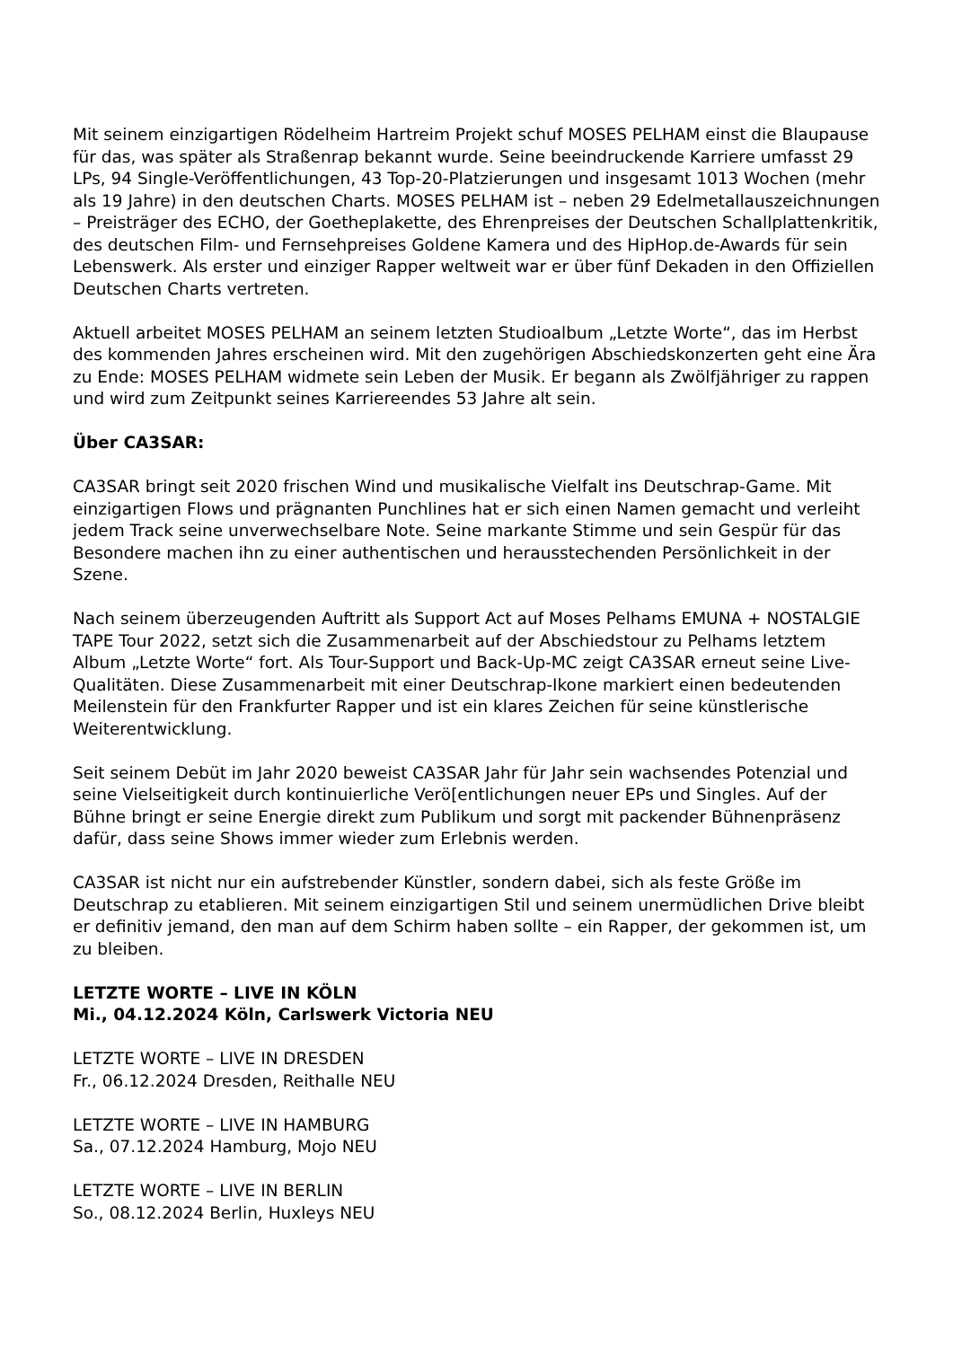Mit seinem einzigartigen Rödelheim Hartreim Projekt schuf MOSES PELHAM einst die Blaupause für das, was später als Straßenrap bekannt wurde. Seine beeindruckende Karriere umfasst 29 LPs, 94 Single-Veröffentlichungen, 43 Top-20-Platzierungen und insgesamt 1013 Wochen (mehr als 19 Jahre) in den deutschen Charts. MOSES PELHAM ist – neben 29 Edelmetallauszeichnungen – Preisträger des ECHO, der Goetheplakette, des Ehrenpreises der Deutschen Schallplattenkritik, des deutschen Film- und Fernsehpreises Goldene Kamera und des HipHop.de-Awards für sein Lebenswerk. Als erster und einziger Rapper weltweit war er über fünf Dekaden in den Offiziellen Deutschen Charts vertreten.
Aktuell arbeitet MOSES PELHAM an seinem letzten Studioalbum „Letzte Worte“, das im Herbst des kommenden Jahres erscheinen wird. Mit den zugehörigen Abschiedskonzerten geht eine Ära zu Ende: MOSES PELHAM widmete sein Leben der Musik. Er begann als Zwölfjähriger zu rappen und wird zum Zeitpunkt seines Karriereendes 53 Jahre alt sein.
Über CA3SAR:
CA3SAR bringt seit 2020 frischen Wind und musikalische Vielfalt ins Deutschrap-Game. Mit einzigartigen Flows und prägnanten Punchlines hat er sich einen Namen gemacht und verleiht jedem Track seine unverwechselbare Note. Seine markante Stimme und sein Gespür für das Besondere machen ihn zu einer authentischen und herausstechenden Persönlichkeit in der Szene.
Nach seinem überzeugenden Auftritt als Support Act auf Moses Pelhams EMUNA + NOSTALGIE TAPE Tour 2022, setzt sich die Zusammenarbeit auf der Abschiedstour zu Pelhams letztem Album „Letzte Worte“ fort. Als Tour-Support und Back-Up-MC zeigt CA3SAR erneut seine Live-Qualitäten. Diese Zusammenarbeit mit einer Deutschrap-Ikone markiert einen bedeutenden Meilenstein für den Frankfurter Rapper und ist ein klares Zeichen für seine künstlerische Weiterentwicklung.
Seit seinem Debüt im Jahr 2020 beweist CA3SAR Jahr für Jahr sein wachsendes Potenzial und seine Vielseitigkeit durch kontinuierliche Verö[entlichungen neuer EPs und Singles. Auf der Bühne bringt er seine Energie direkt zum Publikum und sorgt mit packender Bühnenpräsenz dafür, dass seine Shows immer wieder zum Erlebnis werden.
CA3SAR ist nicht nur ein aufstrebender Künstler, sondern dabei, sich als feste Größe im Deutschrap zu etablieren. Mit seinem einzigartigen Stil und seinem unermüdlichen Drive bleibt er definitiv jemand, den man auf dem Schirm haben sollte – ein Rapper, der gekommen ist, um zu bleiben.
LETZTE WORTE – LIVE IN KÖLN
Mi., 04.12.2024 Köln, Carlswerk Victoria NEU
LETZTE WORTE – LIVE IN DRESDEN
Fr., 06.12.2024 Dresden, Reithalle NEU
LETZTE WORTE – LIVE IN HAMBURG
Sa., 07.12.2024 Hamburg, Mojo NEU
LETZTE WORTE – LIVE IN BERLIN
So., 08.12.2024 Berlin, Huxleys NEU